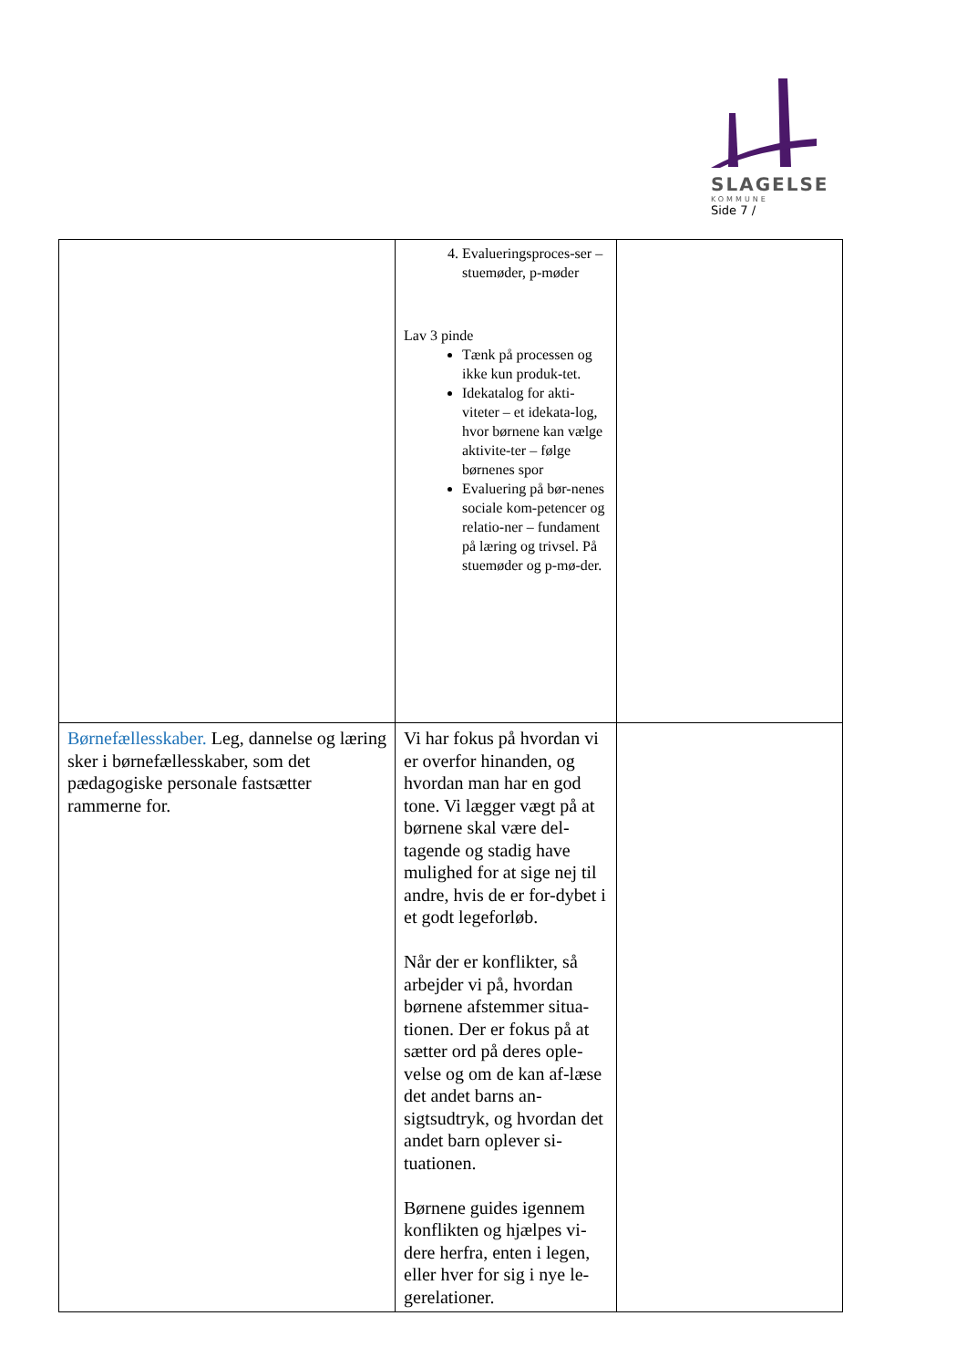SLAGELSE
KOMMUNE
Side 7 /
| | 4. Evalueringsproces-ser – stuemøder, p-møder Lav 3 pinde Tænk på processen og ikke kun produk-tet. Idekatalog for akti-viteter – et idekata-log, hvor børnene kan vælge aktivite-ter – følge børnenes spor Evaluering på bør-nenes sociale kom-petencer og relatio-ner – fundament på læring og trivsel. På stuemøder og p-mø-der. | |
| Børnefællesskaber. Leg, dannelse og læring sker i børnefællesskaber, som det pædagogiske personale fastsætter rammerne for. | Vi har fokus på hvordan vi er overfor hinanden, og hvordan man har en god tone. Vi lægger vægt på at børnene skal være del-tagende og stadig have mulighed for at sige nej til andre, hvis de er for-dybet i et godt legeforløb. Når der er konflikter, så arbejder vi på, hvordan børnene afstemmer situa-tionen. Der er fokus på at sætter ord på deres ople-velse og om de kan af-læse det andet barns an-sigtsudtryk, og hvordan det andet barn oplever si-tuationen. Børnene guides igennem konflikten og hjælpes vi-dere herfra, enten i legen, eller hver for sig i nye le-gerelationer. | |